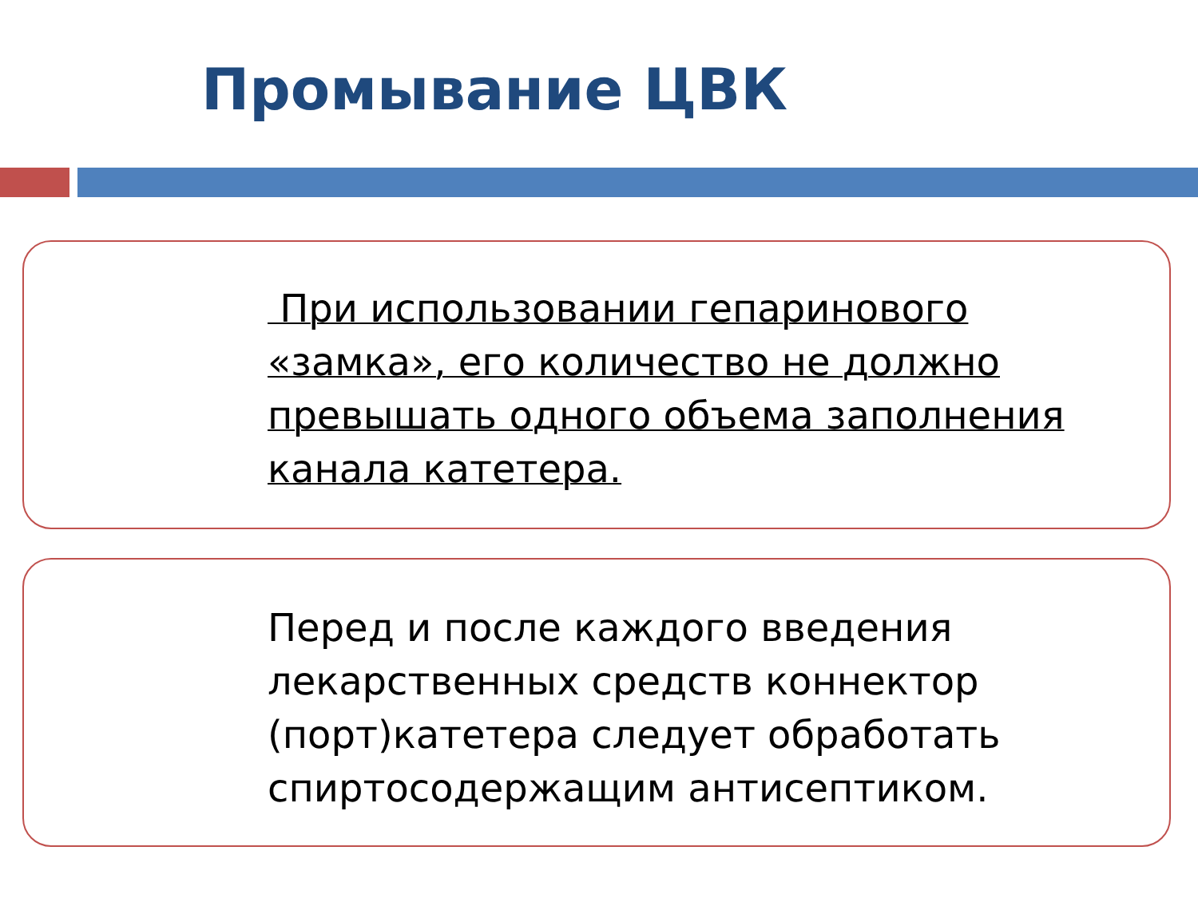Промывание ЦВК
При использовании гепаринового «замка», его количество не должно превышать одного объема заполнения канала катетера.
Перед и после каждого введения лекарственных средств коннектор (порт)катетера следует обработать спиртосодержащим антисептиком.